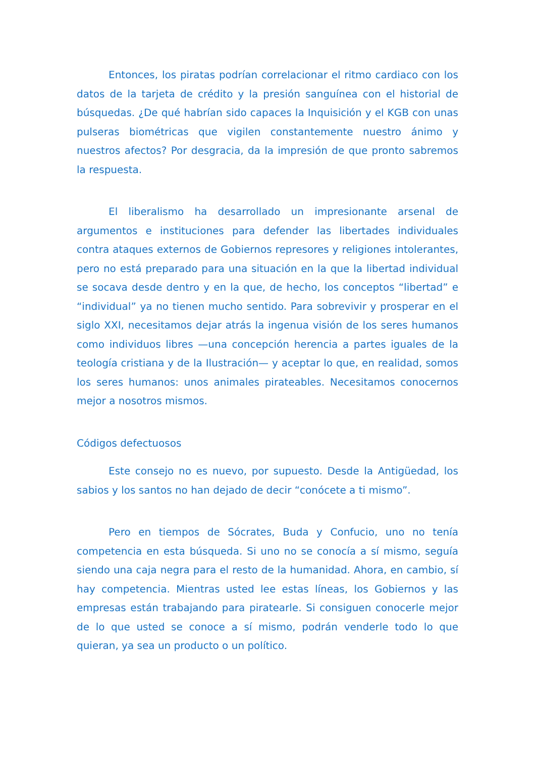Entonces, los piratas podrían correlacionar el ritmo cardiaco con los datos de la tarjeta de crédito y la presión sanguínea con el historial de búsquedas. ¿De qué habrían sido capaces la Inquisición y el KGB con unas pulseras biométricas que vigilen constantemente nuestro ánimo y nuestros afectos? Por desgracia, da la impresión de que pronto sabremos la respuesta.
El liberalismo ha desarrollado un impresionante arsenal de argumentos e instituciones para defender las libertades individuales contra ataques externos de Gobiernos represores y religiones intolerantes, pero no está preparado para una situación en la que la libertad individual se socava desde dentro y en la que, de hecho, los conceptos “libertad” e “individual” ya no tienen mucho sentido. Para sobrevivir y prosperar en el siglo XXI, necesitamos dejar atrás la ingenua visión de los seres humanos como individuos libres —una concepción herencia a partes iguales de la teología cristiana y de la Ilustración— y aceptar lo que, en realidad, somos los seres humanos: unos animales pirateables. Necesitamos conocernos mejor a nosotros mismos.
Códigos defectuosos
Este consejo no es nuevo, por supuesto. Desde la Antigüedad, los sabios y los santos no han dejado de decir “conócete a ti mismo”.
Pero en tiempos de Sócrates, Buda y Confucio, uno no tenía competencia en esta búsqueda. Si uno no se conocía a sí mismo, seguía siendo una caja negra para el resto de la humanidad. Ahora, en cambio, sí hay competencia. Mientras usted lee estas líneas, los Gobiernos y las empresas están trabajando para piratearle. Si consiguen conocerle mejor de lo que usted se conoce a sí mismo, podrán venderle todo lo que quieran, ya sea un producto o un político.